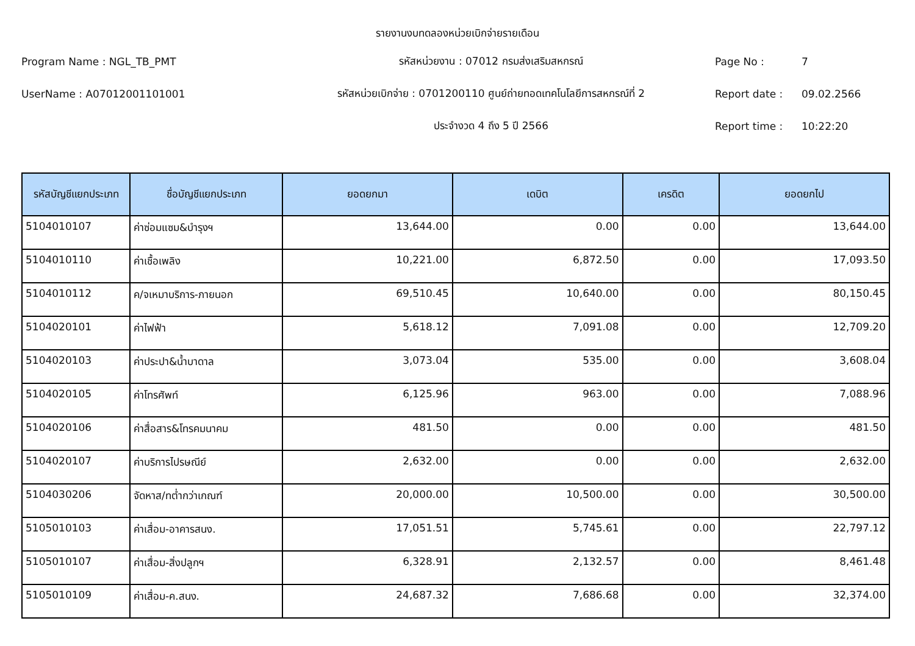รายงานงบทดลองหน่วยเบิกจ่ายรายเดือน
Program Name : NGL_TB_PMT รหัสหน่วยงาน : 07012 กรมส่งเสริมสหกรณ์ Page No : 7
UserName : A07012001101001
รหัสหน่วยเบิกจ่าย : 0701200110 ศูนย์ถ่ายทอดเทคโนโลยีการสหกรณ์ที่ 2
Report date : 09.02.2566
ประจำงวด 4 ถึง 5 ปี 2566 Report time : 10:22:20
| รหัสบัญชีแยกประเภท | ชื่อบัญชีแยกประเภท | ยอดยกมา | เดบิต | เครดิต | ยอดยกไป |
| --- | --- | --- | --- | --- | --- |
| 5104010107 | ค่าซ่อมแซม&บำรุงฯ | 13,644.00 | 0.00 | 0.00 | 13,644.00 |
| 5104010110 | ค่าเชื้อเพลิง | 10,221.00 | 6,872.50 | 0.00 | 17,093.50 |
| 5104010112 | ค/จเหมาบริการ-ภายนอก | 69,510.45 | 10,640.00 | 0.00 | 80,150.45 |
| 5104020101 | ค่าไฟฟ้า | 5,618.12 | 7,091.08 | 0.00 | 12,709.20 |
| 5104020103 | ค่าประปา&น้ำบาดาล | 3,073.04 | 535.00 | 0.00 | 3,608.04 |
| 5104020105 | ค่าโทรศัพท์ | 6,125.96 | 963.00 | 0.00 | 7,088.96 |
| 5104020106 | ค่าสื่อสาร&โทรคมนาคม | 481.50 | 0.00 | 0.00 | 481.50 |
| 5104020107 | ค่าบริการไปรษณีย์ | 2,632.00 | 0.00 | 0.00 | 2,632.00 |
| 5104030206 | จัดหาส/ทต่ำกว่าเกณฑ์ | 20,000.00 | 10,500.00 | 0.00 | 30,500.00 |
| 5105010103 | ค่าเสื่อม-อาคารสนง. | 17,051.51 | 5,745.61 | 0.00 | 22,797.12 |
| 5105010107 | ค่าเสื่อม-สิ่งปลูกฯ | 6,328.91 | 2,132.57 | 0.00 | 8,461.48 |
| 5105010109 | ค่าเสื่อม-ค.สนง. | 24,687.32 | 7,686.68 | 0.00 | 32,374.00 |